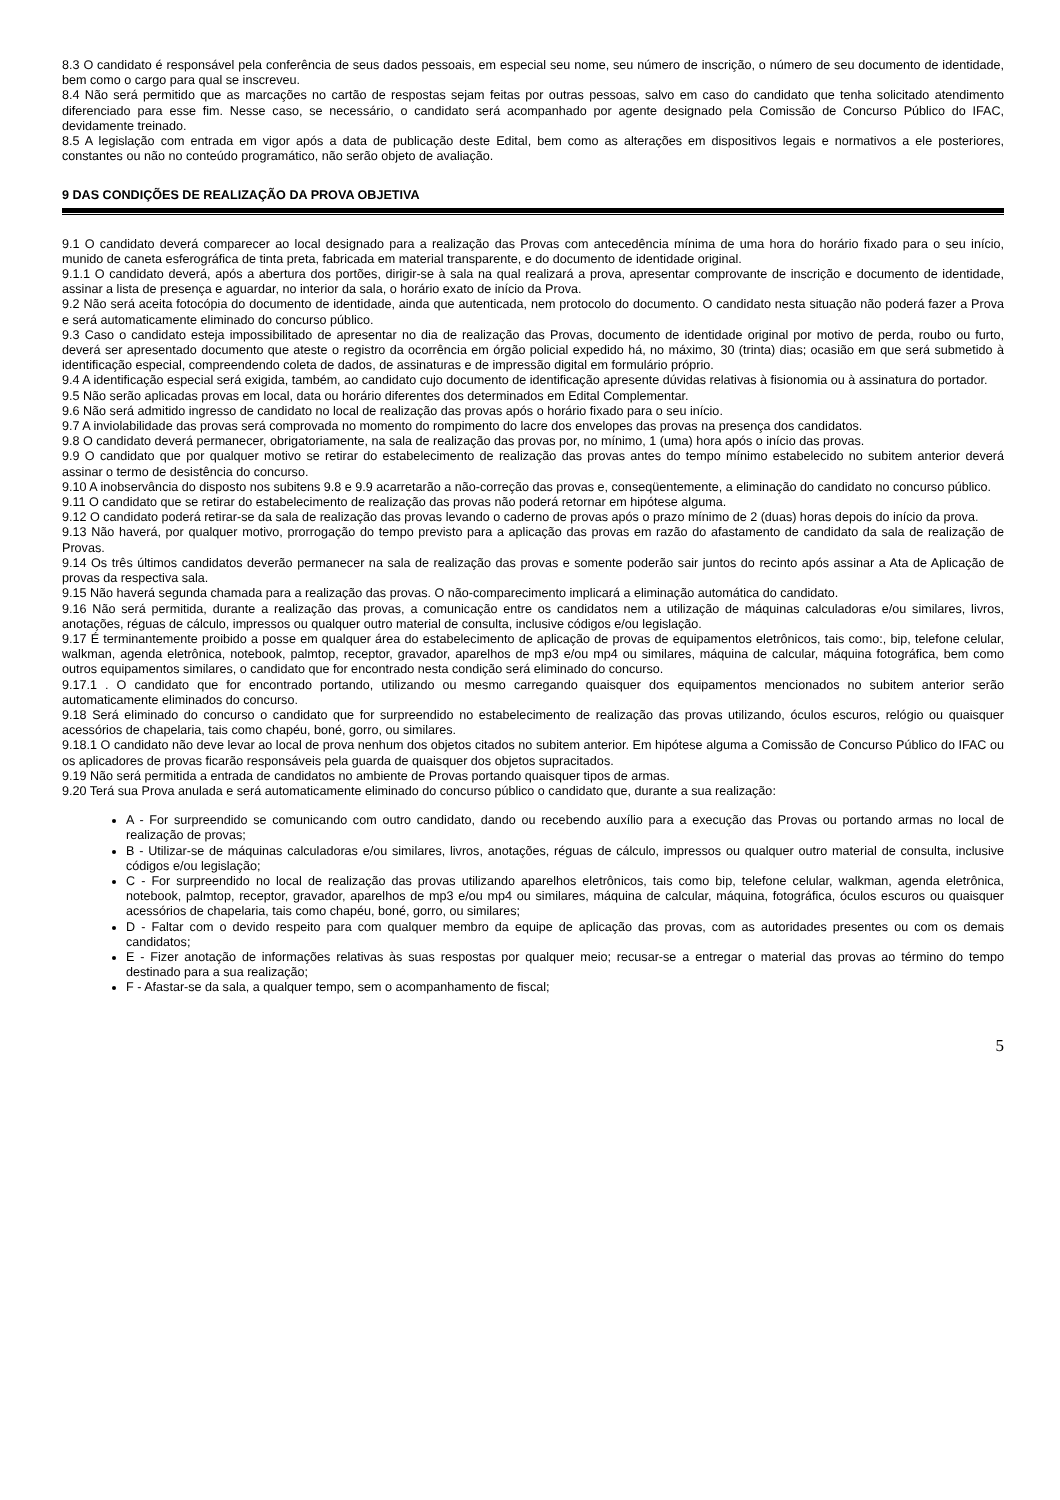8.3 O candidato é responsável pela conferência de seus dados pessoais, em especial seu nome, seu número de inscrição, o número de seu documento de identidade, bem como o cargo para qual se inscreveu.
8.4 Não será permitido que as marcações no cartão de respostas sejam feitas por outras pessoas, salvo em caso do candidato que tenha solicitado atendimento diferenciado para esse fim. Nesse caso, se necessário, o candidato será acompanhado por agente designado pela Comissão de Concurso Público do IFAC, devidamente treinado.
8.5 A legislação com entrada em vigor após a data de publicação deste Edital, bem como as alterações em dispositivos legais e normativos a ele posteriores, constantes ou não no conteúdo programático, não serão objeto de avaliação.
9 DAS CONDIÇÕES DE REALIZAÇÃO DA PROVA OBJETIVA
9.1 O candidato deverá comparecer ao local designado para a realização das Provas com antecedência mínima de uma hora do horário fixado para o seu início, munido de caneta esferográfica de tinta preta, fabricada em material transparente, e do documento de identidade original.
9.1.1 O candidato deverá, após a abertura dos portões, dirigir-se à sala na qual realizará a prova, apresentar comprovante de inscrição e documento de identidade, assinar a lista de presença e aguardar, no interior da sala, o horário exato de início da Prova.
9.2 Não será aceita fotocópia do documento de identidade, ainda que autenticada, nem protocolo do documento. O candidato nesta situação não poderá fazer a Prova e será automaticamente eliminado do concurso público.
9.3 Caso o candidato esteja impossibilitado de apresentar no dia de realização das Provas, documento de identidade original por motivo de perda, roubo ou furto, deverá ser apresentado documento que ateste o registro da ocorrência em órgão policial expedido há, no máximo, 30 (trinta) dias; ocasião em que será submetido à identificação especial, compreendendo coleta de dados, de assinaturas e de impressão digital em formulário próprio.
9.4 A identificação especial será exigida, também, ao candidato cujo documento de identificação apresente dúvidas relativas à fisionomia ou à assinatura do portador.
9.5 Não serão aplicadas provas em local, data ou horário diferentes dos determinados em Edital Complementar.
9.6 Não será admitido ingresso de candidato no local de realização das provas após o horário fixado para o seu início.
9.7 A inviolabilidade das provas será comprovada no momento do rompimento do lacre dos envelopes das provas na presença dos candidatos.
9.8 O candidato deverá permanecer, obrigatoriamente, na sala de realização das provas por, no mínimo, 1 (uma) hora após o início das provas.
9.9 O candidato que por qualquer motivo se retirar do estabelecimento de realização das provas antes do tempo mínimo estabelecido no subitem anterior deverá assinar o termo de desistência do concurso.
9.10 A inobservância do disposto nos subitens 9.8 e 9.9 acarretarão a não-correção das provas e, conseqüentemente, a eliminação do candidato no concurso público.
9.11 O candidato que se retirar do estabelecimento de realização das provas não poderá retornar em hipótese alguma.
9.12 O candidato poderá retirar-se da sala de realização das provas levando o caderno de provas após o prazo mínimo de 2 (duas) horas depois do início da prova.
9.13 Não haverá, por qualquer motivo, prorrogação do tempo previsto para a aplicação das provas em razão do afastamento de candidato da sala de realização de Provas.
9.14 Os três últimos candidatos deverão permanecer na sala de realização das provas e somente poderão sair juntos do recinto após assinar a Ata de Aplicação de provas da respectiva sala.
9.15 Não haverá segunda chamada para a realização das provas. O não-comparecimento implicará a eliminação automática do candidato.
9.16 Não será permitida, durante a realização das provas, a comunicação entre os candidatos nem a utilização de máquinas calculadoras e/ou similares, livros, anotações, réguas de cálculo, impressos ou qualquer outro material de consulta, inclusive códigos e/ou legislação.
9.17 É terminantemente proibido a posse em qualquer área do estabelecimento de aplicação de provas de equipamentos eletrônicos, tais como:, bip, telefone celular, walkman, agenda eletrônica, notebook, palmtop, receptor, gravador, aparelhos de mp3 e/ou mp4 ou similares, máquina de calcular, máquina fotográfica, bem como outros equipamentos similares, o candidato que for encontrado nesta condição será eliminado do concurso.
9.17.1 . O candidato que for encontrado portando, utilizando ou mesmo carregando quaisquer dos equipamentos mencionados no subitem anterior serão automaticamente eliminados do concurso.
9.18 Será eliminado do concurso o candidato que for surpreendido no estabelecimento de realização das provas utilizando, óculos escuros, relógio ou quaisquer acessórios de chapelaria, tais como chapéu, boné, gorro, ou similares.
9.18.1 O candidato não deve levar ao local de prova nenhum dos objetos citados no subitem anterior. Em hipótese alguma a Comissão de Concurso Público do IFAC ou os aplicadores de provas ficarão responsáveis pela guarda de quaisquer dos objetos supracitados.
9.19 Não será permitida a entrada de candidatos no ambiente de Provas portando quaisquer tipos de armas.
9.20 Terá sua Prova anulada e será automaticamente eliminado do concurso público o candidato que, durante a sua realização:
A - For surpreendido se comunicando com outro candidato, dando ou recebendo auxílio para a execução das Provas ou portando armas no local de realização de provas;
B - Utilizar-se de máquinas calculadoras e/ou similares, livros, anotações, réguas de cálculo, impressos ou qualquer outro material de consulta, inclusive códigos e/ou legislação;
C - For surpreendido no local de realização das provas utilizando aparelhos eletrônicos, tais como bip, telefone celular, walkman, agenda eletrônica, notebook, palmtop, receptor, gravador, aparelhos de mp3 e/ou mp4 ou similares, máquina de calcular, máquina, fotográfica, óculos escuros ou quaisquer acessórios de chapelaria, tais como chapéu, boné, gorro, ou similares;
D - Faltar com o devido respeito para com qualquer membro da equipe de aplicação das provas, com as autoridades presentes ou com os demais candidatos;
E - Fizer anotação de informações relativas às suas respostas por qualquer meio; recusar-se a entregar o material das provas ao término do tempo destinado para a sua realização;
F - Afastar-se da sala, a qualquer tempo, sem o acompanhamento de fiscal;
5